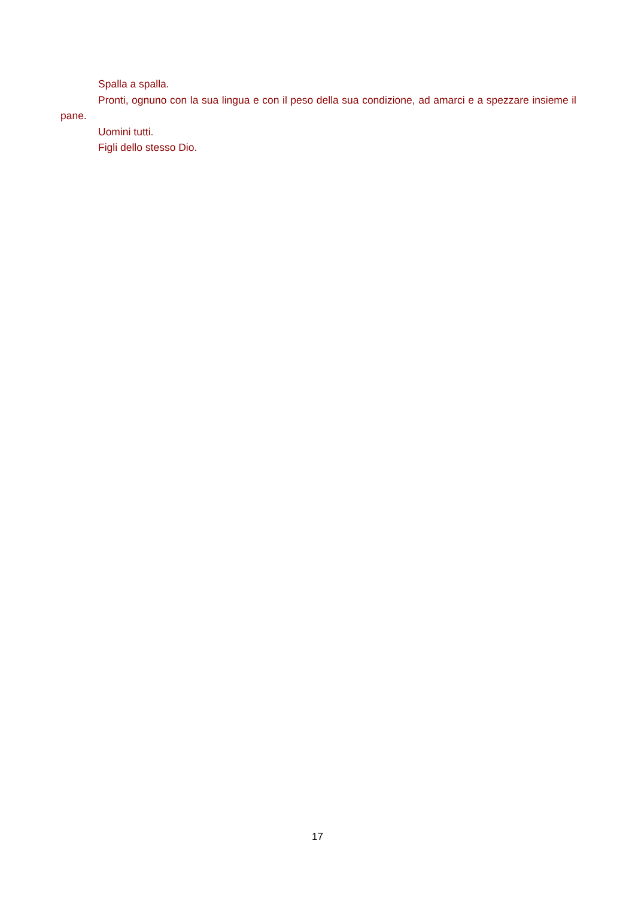Spalla a spalla.
Pronti, ognuno con la sua lingua e con il peso della sua condizione, ad amarci e a spezzare insieme il pane.
Uomini tutti.
Figli dello stesso Dio.
17